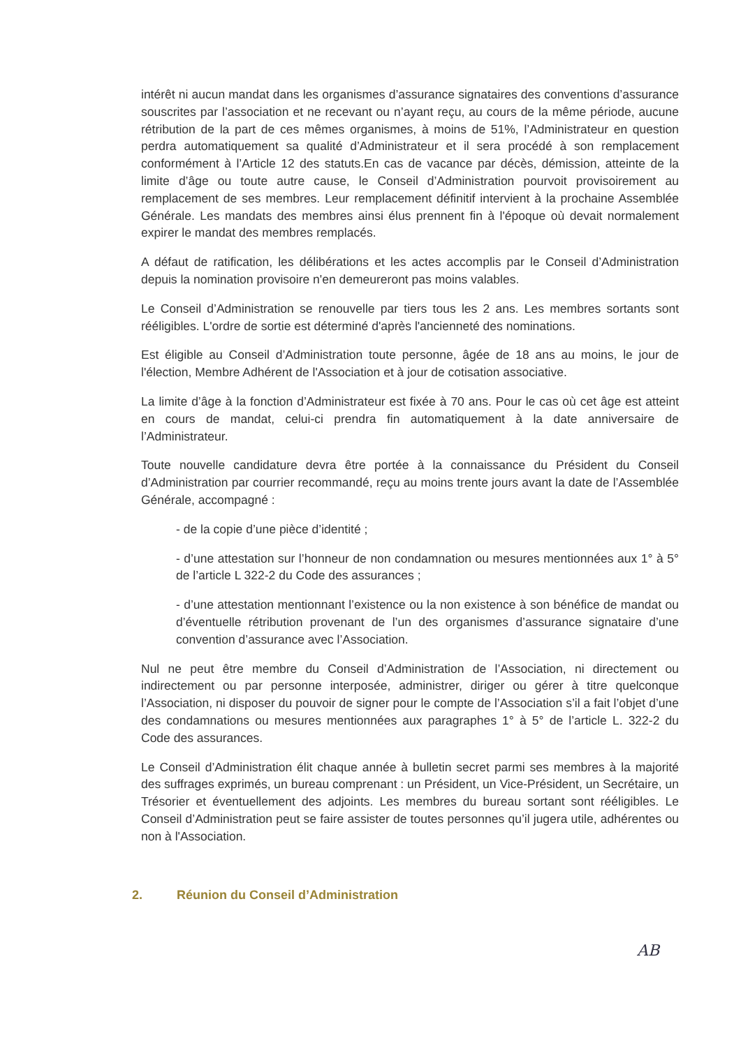intérêt ni aucun mandat dans les organismes d’assurance signataires des conventions d’assurance souscrites par l’association et ne recevant ou n’ayant reçu, au cours de la même période, aucune rétribution de la part de ces mêmes organismes, à moins de 51%, l’Administrateur en question perdra automatiquement sa qualité d’Administrateur et il sera procédé à son remplacement conformément à l’Article 12 des statuts.En cas de vacance par décès, démission, atteinte de la limite d’âge ou toute autre cause, le Conseil d’Administration pourvoit provisoirement au remplacement de ses membres. Leur remplacement définitif intervient à la prochaine Assemblée Générale. Les mandats des membres ainsi élus prennent fin à l'époque où devait normalement expirer le mandat des membres remplacés.
A défaut de ratification, les délibérations et les actes accomplis par le Conseil d’Administration depuis la nomination provisoire n'en demeureront pas moins valables.
Le Conseil d’Administration se renouvelle par tiers tous les 2 ans. Les membres sortants sont rééligibles. L'ordre de sortie est déterminé d'après l'ancienneté des nominations.
Est éligible au Conseil d’Administration toute personne, âgée de 18 ans au moins, le jour de l'élection, Membre Adhérent de l'Association et à jour de cotisation associative.
La limite d’âge à la fonction d’Administrateur est fixée à 70 ans. Pour le cas où cet âge est atteint en cours de mandat, celui-ci prendra fin automatiquement à la date anniversaire de l’Administrateur.
Toute nouvelle candidature devra être portée à la connaissance du Président du Conseil d’Administration par courrier recommandé, reçu au moins trente jours avant la date de l’Assemblée Générale, accompagné :
- de la copie d’une pièce d’identité ;
- d’une attestation sur l’honneur de non condamnation ou mesures mentionnées aux 1° à 5° de l’article L 322-2 du Code des assurances ;
- d’une attestation mentionnant l’existence ou la non existence à son bénéfice de mandat ou d’éventuelle rétribution provenant de l’un des organismes d’assurance signataire d’une convention d’assurance avec l’Association.
Nul ne peut être membre du Conseil d’Administration de l’Association, ni directement ou indirectement ou par personne interposée, administrer, diriger ou gérer à titre quelconque l’Association, ni disposer du pouvoir de signer pour le compte de l’Association s’il a fait l’objet d’une des condamnations ou mesures mentionnées aux paragraphes 1° à 5° de l’article L. 322-2 du Code des assurances.
Le Conseil d’Administration élit chaque année à bulletin secret parmi ses membres à la majorité des suffrages exprimés, un bureau comprenant : un Président, un Vice-Président, un Secrétaire, un Trésorier et éventuellement des adjoints. Les membres du bureau sortant sont rééligibles. Le Conseil d’Administration peut se faire assister de toutes personnes qu’il jugera utile, adhérentes ou non à l'Association.
2. Réunion du Conseil d’Administration
AB